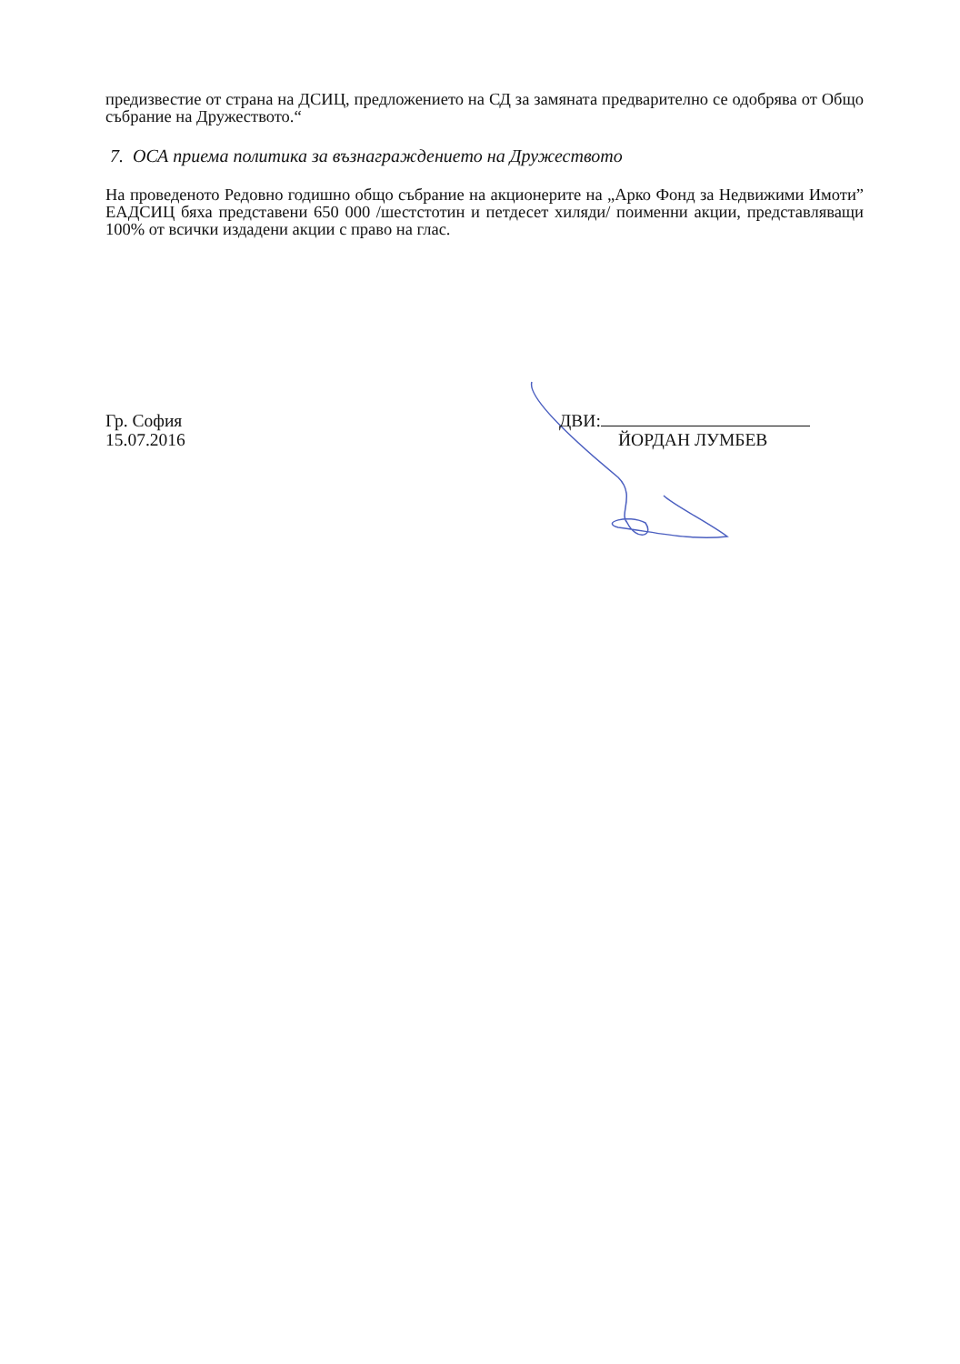предизвестие от страна на ДСИЦ, предложението на СД за замяната предварително се одобрява от Общо събрание на Дружеството.“
7. ОСА приема политика за възнаграждението на Дружеството
На проведеното Редовно годишно общо събрание на акционерите на „Арко Фонд за Недвижими Имоти” ЕАДСИЦ бяха представени 650 000 /шестстотин и петдесет хиляди/ поименни акции, представляващи 100% от всички издадени акции с право на глас.
Гр. София
15.07.2016
ДВИ:
ЙОРДАН ЛУМБЕВ